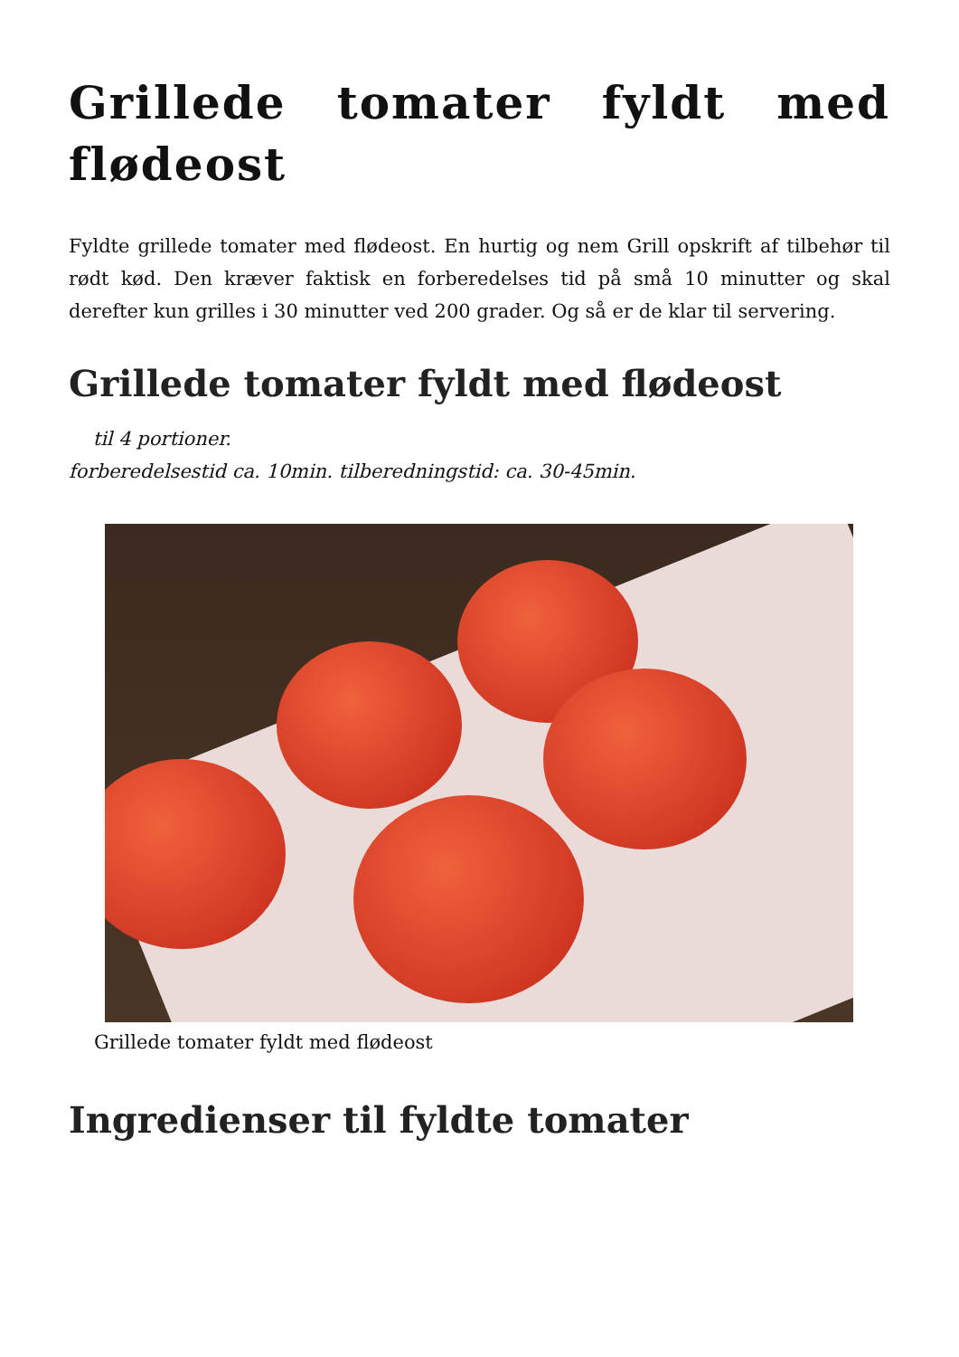Grillede tomater fyldt med flødeost
Fyldte grillede tomater med flødeost. En hurtig og nem Grill opskrift af tilbehør til rødt kød. Den kræver faktisk en forberedelses tid på små 10 minutter og skal derefter kun grilles i 30 minutter ved 200 grader. Og så er de klar til servering.
Grillede tomater fyldt med flødeost
til 4 portioner.
forberedelsestid ca. 10min. tilberedningstid: ca. 30-45min.
Grillede tomater fyldt med flødeost
Ingredienser til fyldte tomater